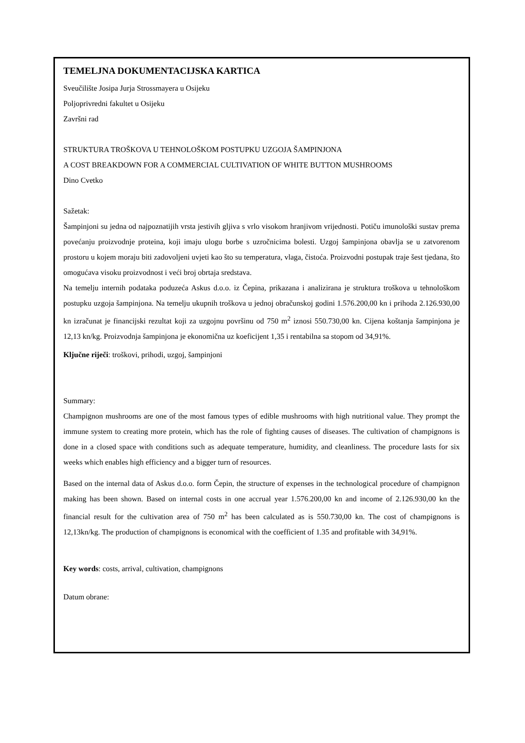TEMELJNA DOKUMENTACIJSKA KARTICA
Sveučilište Josipa Jurja Strossmayera u Osijeku
Poljoprivredni fakultet u Osijeku
Završni rad
STRUKTURA TROŠKOVA U TEHNOLOŠKOM POSTUPKU UZGOJA ŠAMPINJONA
A COST BREAKDOWN FOR A COMMERCIAL CULTIVATION OF WHITE BUTTON MUSHROOMS
Dino Cvetko
Sažetak:
Šampinjoni su jedna od najpoznatijih vrsta jestivih gljiva s vrlo visokom hranjivom vrijednosti. Potiču imunološki sustav prema povećanju proizvodnje proteina, koji imaju ulogu borbe s uzročnicima bolesti. Uzgoj šampinjona obavlja se u zatvorenom prostoru u kojem moraju biti zadovoljeni uvjeti kao što su temperatura, vlaga, čistoća. Proizvodni postupak traje šest tjedana, što omogućava visoku proizvodnost i veći broj obrtaja sredstava.
Na temelju internih podataka poduzeća Askus d.o.o. iz Čepina, prikazana i analizirana je struktura troškova u tehnološkom postupku uzgoja šampinjona. Na temelju ukupnih troškova u jednoj obračunskoj godini 1.576.200,00 kn i prihoda 2.126.930,00 kn izračunat je financijski rezultat koji za uzgojnu površinu od 750 m<sup>2</sup> iznosi 550.730,00 kn. Cijena koštanja šampinjona je 12,13 kn/kg. Proizvodnja šampinjona je ekonomična uz koeficijent 1,35 i rentabilna sa stopom od 34,91%.
Ključne riječi: troškovi, prihodi, uzgoj, šampinjoni
Summary:
Champignon mushrooms are one of the most famous types of edible mushrooms with high nutritional value. They prompt the immune system to creating more protein, which has the role of fighting causes of diseases. The cultivation of champignons is done in a closed space with conditions such as adequate temperature, humidity, and cleanliness. The procedure lasts for six weeks which enables high efficiency and a bigger turn of resources.
Based on the internal data of Askus d.o.o. form Čepin, the structure of expenses in the technological procedure of champignon making has been shown. Based on internal costs in one accrual year 1.576.200,00 kn and income of 2.126.930,00 kn the financial result for the cultivation area of 750 m<sup>2</sup> has been calculated as is 550.730,00 kn. The cost of champignons is 12,13kn/kg. The production of champignons is economical with the coefficient of 1.35 and profitable with 34,91%.
Key words: costs, arrival, cultivation, champignons
Datum obrane: